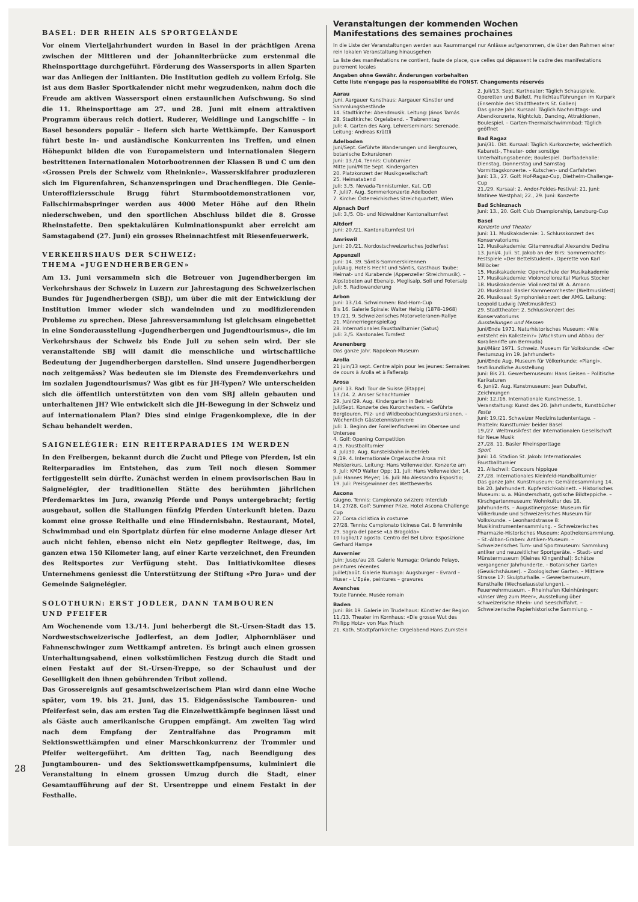28
BASEL: DER RHEIN ALS SPORTGELÄNDE
Vor einem Vierteljahrhundert wurden in Basel in der prächtigen Arena zwischen der Mittleren und der Johanniterbrücke zum erstenmal die Rheinsporttage durchgeführt. Förderung des Wassersports in allen Sparten war das Anliegen der Initianten. Die Institution gedieh zu vollem Erfolg. Sie ist aus dem Basler Sportkalender nicht mehr wegzudenken, nahm doch die Freude am aktiven Wassersport einen erstaunlichen Aufschwung. So sind die 11. Rheinsporttage am 27. und 28. Juni mit einem attraktiven Programm überaus reich dotiert. Ruderer, Weidlinge und Langschiffe – in Basel besonders populär – liefern sich harte Wettkämpfe. Der Kanusport führt beste in- und ausländische Konkurrenten ins Treffen, und einen Höhepunkt bilden die von Europameistern und internationalen Siegern bestrittenen Internationalen Motorbootrennen der Klassen B und C um den «Grossen Preis der Schweiz vom Rheinknie». Wasserskifahrer produzieren sich im Figurenfahren, Schanzenspringen und Drachenfliegen. Die Genie-Unteroffiziersschule Brugg führt Sturmbootdemonstrationen vor, Fallschirmabspringer werden aus 4000 Meter Höhe auf den Rhein niederschweben, und den sportlichen Abschluss bildet die 8. Grosse Rheinstafette. Den spektakulären Kulminationspunkt aber erreicht am Samstagabend (27. Juni) ein grosses Rheinnachtfest mit Riesenfeuerwerk.
VERKEHRSHAUS DER SCHWEIZ:
THEMA «JUGENDHERBERGEN»
Am 13. Juni versammeln sich die Betreuer von Jugendherbergen im Verkehrshaus der Schweiz in Luzern zur Jahrestagung des Schweizerischen Bundes für Jugendherbergen (SBJ), um über die mit der Entwicklung der Institution immer wieder sich wandelnden und zu modifizierenden Probleme zu sprechen. Diese Jahresversammlung ist gleichsam eingebettet in eine Sonderausstellung «Jugendherbergen und Jugendtourismus», die im Verkehrshaus der Schweiz bis Ende Juli zu sehen sein wird. Der sie veranstaltende SBJ will damit die menschliche und wirtschaftliche Bedeutung der Jugendherbergen darstellen. Sind unsere Jugendherbergen noch zeitgemäss? Was bedeuten sie im Dienste des Fremdenverkehrs und im sozialen Jugendtourismus? Was gibt es für JH-Typen? Wie unterscheiden sich die öffentlich unterstützten von den vom SBJ allein gebauten und unterhaltenen JH? Wie entwickelt sich die JH-Bewegung in der Schweiz und auf internationalem Plan? Dies sind einige Fragenkomplexe, die in der Schau behandelt werden.
SAIGNELÉGIER: EIN REITERPARADIES IM WERDEN
In den Freibergen, bekannt durch die Zucht und Pflege von Pferden, ist ein Reiterparadies im Entstehen, das zum Teil noch diesen Sommer fertiggestellt sein dürfte. Zunächst werden in einem provisorischen Bau in Saignelégier, der traditionellen Stätte des berühmten jährlichen Pferdemarktes im Jura, zwanzig Pferde und Ponys untergebracht; fertig ausgebaut, sollen die Stallungen fünfzig Pferden Unterkunft bieten. Dazu kommt eine grosse Reithalle und eine Hindernisbahn. Restaurant, Motel, Schwimmbad und ein Sportplatz dürfen für eine moderne Anlage dieser Art auch nicht fehlen, ebenso nicht ein Netz gepflegter Reitwege, das, im ganzen etwa 150 Kilometer lang, auf einer Karte verzeichnet, den Freunden des Reitsportes zur Verfügung steht. Das Initiativkomitee dieses Unternehmens geniesst die Unterstützung der Stiftung «Pro Jura» und der Gemeinde Saignelégier.
SOLOTHURN: ERST JODLER, DANN TAMBOUREN
UND PFEIFER
Am Wochenende vom 13./14. Juni beherbergt die St.-Ursen-Stadt das 15. Nordwestschweizerische Jodlerfest, an dem Jodler, Alphornbläser und Fahnenschwinger zum Wettkampf antreten. Es bringt auch einen grossen Unterhaltungsabend, einen volkstümlichen Festzug durch die Stadt und einen Festakt auf der St.-Ursen-Treppe, so der Schaulust und der Geselligkeit den ihnen gebührenden Tribut zollend.
Das Grossereignis auf gesamtschweizerischem Plan wird dann eine Woche später, vom 19. bis 21. Juni, das 15. Eidgenössische Tambouren- und Pfeiferfest sein, das am ersten Tag die Einzelwettkämpfe beginnen lässt und als Gäste auch amerikanische Gruppen empfängt. Am zweiten Tag wird nach dem Empfang der Zentralfahne das Programm mit Sektionswettkämpfen und einer Marschkonkurrenz der Trommler und Pfeifer weitergeführt. Am dritten Tag, nach Beendigung des Jungtambouren- und des Sektionswettkampfpensums, kulminiert die Veranstaltung in einem grossen Umzug durch die Stadt, einer Gesamtaufführung auf der St. Ursentreppe und einem Festakt in der Festhalle.
Veranstaltungen der kommenden Wochen
Manifestations des semaines prochaines
In die Liste der Veranstaltungen werden aus Raummangel nur Anlässe aufgenommen, die über den Rahmen einer rein lokalen Veranstaltung hinausgehen
La liste des manifestations ne contient, faute de place, que celles qui dépassent le cadre des manifestations purement locales
Angaben ohne Gewähr. Änderungen vorbehalten
Cette liste n'engage pas la responsabilité de l'ONST. Changements réservés
Aarau
Juni. Aargauer Kunsthaus: Aargauer Künstler und Sammlungsbestände
14. Stadtkirche: Abendmusik. Leitung: János Tamás
28. Stadtkirche: Orgelabend. – Trabrenntag
Juli: 4. Garten des Aarg. Lehrerseminars: Serenade. Leitung: Andreas Krättli
Adelboden
Juni/Sept. Geführte Wanderungen und Bergtouren, botanische Exkursionen
Juni: 13./14. Tennis: Clubturnier
Mitte Juni/Mitte Sept. Kindergarten
20. Platzkonzert der Musikgesellschaft
25. Heimatabend
Juli: 3./5. Nevada-Tennisturnier, Kat. C/D
7. Juli/7. Aug. Sommerkonzerte Adelboden
7. Kirche: Österreichisches Streichquartett, Wien
Alpnach Dorf
Juli: 3./5. Ob- und Nidwaldner Kantonalturnfest
Altdorf
Juni: 20./21. Kantonalturnfest Uri
Amriswil
Juni: 20./21. Nordostschweizerisches Jodlerfest
Appenzell
Juni: 14. 39. Säntis-Sommerskirennen
Juli/Aug. Hotels Hecht und Säntis, Gasthaus Taube: Heimat- und Kurabende (Appenzeller Streichmusik). – Alpstobeten auf Ebenalp, Meglisalp, Soll und Potersalp
Juli: 5. Radiowanderung
Arbon
Juni: 13./14. Schwimmen: Bad-Horn-Cup
Bis 16. Galerie Spirale: Walter Helbig (1878–1968)
19./21. 9. Schweizerisches Motorveteranen-Rallye
21. Männerriegenspieltag
28. Internationales Faustballturnier (Satus)
Juli: 3./5. Kantonales Turnfest
Arenenberg
Das ganze Jahr. Napoleon-Museum
Arolla
21 juin/13 sept. Centre alpin pour les jeunes: Semaines de cours à Arolla et à Fafleralp
Arosa
Juni: 13. Rad: Tour de Suisse (Etappe)
13./14. 2. Aroser Schachturnier
29. Juni/29. Aug. Kindergarten in Betrieb
Juli/Sept. Konzerte des Kurorchesters. – Geführte Bergtouren, Pilz- und Wildbeobachtungsexkursionen. – Wöchentlich Gästetennisturniere
Juli: 1. Beginn der Forellenfischerei im Obersee und Untersee
4. Golf: Opening Competition
4./5. Faustballturnier
4. Juli/30. Aug. Kunsteisbahn in Betrieb
9./19. 4. Internationale Orgelwoche Arosa mit Meisterkurs. Leitung: Hans Vollenweider. Konzerte am 9. Juli: KMD Walter Opp; 11. Juli: Hans Vollenweider; 14. Juli: Hannes Meyer; 16. Juli: Mo Alessandro Espositio; 19. Juli: Preisgewinner des Wettbewerbs
Ascona
Giugno. Tennis: Campionato svizzero Interclub
14, 27/28. Golf: Summer Prize, Hotel Ascona Challenge Cup
27. Corsa ciclistica in costume
27/28. Tennis: Campionato ticinese Cat. B femminile
29. Sagra del paese «La Bragolda»
10 luglio/17 agosto. Centro del Bel Libro: Esposizione Gerhard Hampe
Auvernier
Juin: Jusqu'au 28. Galerie Numaga: Orlando Pelayo, peintures récentes
Juillet/août. Galerie Numaga: Augsburger – Evrard – Huser – L'Epée, peintures – gravures
Avenches
Toute l'année. Musée romain
Baden
Juni: Bis 19. Galerie im Trudelhaus: Künstler der Region
11./13. Theater im Kornhaus: «Die grosse Wut des Philipp Hotz» von Max Frisch
21. Kath. Stadtpfarrkirche: Orgelabend Hans Zumstein
2. Juli/13. Sept. Kurtheater: Täglich Schauspiele, Operetten und Ballett. Freilichtaufführungen im Kurpark (Ensemble des Stadttheaters St. Gallen)
Das ganze Jahr. Kursaal: Täglich Nachmittags- und Abendkonzerte, Nightclub, Dancing, Attraktionen, Boulespiel. – Garten-Thermalschwimmbad: Täglich geöffnet
Bad Ragaz
Juni/31. Okt. Kursaal: Täglich Kurkonzerte; wöchentlich Kabarett-, Theater- oder sonstige Unterhaltungsabende; Boulespiel. Dorfbadehalle: Dienstag, Donnerstag und Samstag Vormittagskonzerte. – Kutschen- und Carfahrten
Juni: 13., 27. Golf: Hof-Ragaz-Cup, Diethelm-Challenge-Cup
21./29. Kursaal: 2. Andor-Foldes-Festival: 21. Juni: Matinee Westphal; 22., 29. Juni: Konzerte
Bad Schinznach
Juni: 13., 20. Golf: Club Championship, Lenzburg-Cup
Basel
Konzerte und Theater
Juni: 11. Musikakademie: 1. Schlusskonzert des Konservatoriums
12. Musikakademie: Gitarrenrezital Alexandre Dedina
13. Juni/4. Juli. St. Jakob an der Birs: Sommernachts-Festspiele «Der Bettelstudent», Operette von Karl Millöcker
15. Musikakademie: Opernschule der Musikakademie
17. Musikakademie: Violoncellorezital Markus Stocker
18. Musikakademie: Violinrezital W. A. Amann
20. Musiksaal: Basler Kammerorchester (Weltmusikfest)
26. Musiksaal: Symphoniekonzert der AMG. Leitung: Leopold Ludwig (Weltmusikfest)
29. Stadttheater: 2. Schlusskonzert des Konservatoriums
Ausstellungen und Messen
Juni/Ende 1971. Naturhistorisches Museum: «Wie entsteht ein Kalkstein?» (Wachstum und Abbau der Korallenriffe um Bermuda)
Juni/März 1971. Schweiz. Museum für Volkskunde: «Der Festumzug im 19. Jahrhundert»
Juni/Ende Aug. Museum für Völkerkunde: «Plangi», textilkundliche Ausstellung
Juni: Bis 21. Gewerbemuseum: Hans Geisen – Politische Karikaturen
6. Juni/2. Aug. Kunstmuseum: Jean Dubuffet, Zeichnungen
Juni: 12./16. Internationale Kunstmesse, 1. Veranstaltung: Kunst des 20. Jahrhunderts, Kunstbücher
Feste
Juni: 19./21. Schweizer Medizinstudententage. – Pratteln: Kunstturnier beider Basel
19./27. Weltmusikfest der Internationalen Gesellschaft für Neue Musik
27./28. 11. Basler Rheinsporttage
Sport
Juni: 14. Stadion St. Jakob: Internationales Faustballturnier
21. Allschwil: Concours hippique
27./28. Internationales Kleinfeld-Handballturnier
Das ganze Jahr. Kunstmuseum: Gemäldesammlung 14. bis 20. Jahrhundert. Kupferstichkabinett. – Historisches Museum: u. a. Münsterschatz, gotische Bildteppiche. – Kirschgartenmuseum: Wohnkultur des 18. Jahrhunderts. – Augustinergasse: Museum für Völkerkunde und Schweizerisches Museum für Volkskunde. – Leonhardstrasse 8: Musikinstrumentensammlung. – Schweizerisches Pharmazie-Historisches Museum: Apothekensammlung. – St.-Alban-Graben: Antiken-Museum. – Schweizerisches Turn- und Sportmuseum: Sammlung antiker und neuzeitlicher Sportgeräte. – Stadt- und Münstermuseum (Kleines Klingenthal): Schätze vergangener Jahrhunderte. – Botanischer Garten (Gewächshäuser). – Zoologischer Garten. – Mittlere Strasse 17: Skulpturhalle. – Gewerbemuseum, Kunsthalle (Wechselausstellungen). – Feuerwehrmuseum. – Rheinhafen Kleinhüningen: «Unser Weg zum Meer», Ausstellung über schweizerische Rhein- und Seeschiffahrt. – Schweizerische Papierhistorische Sammlung. –